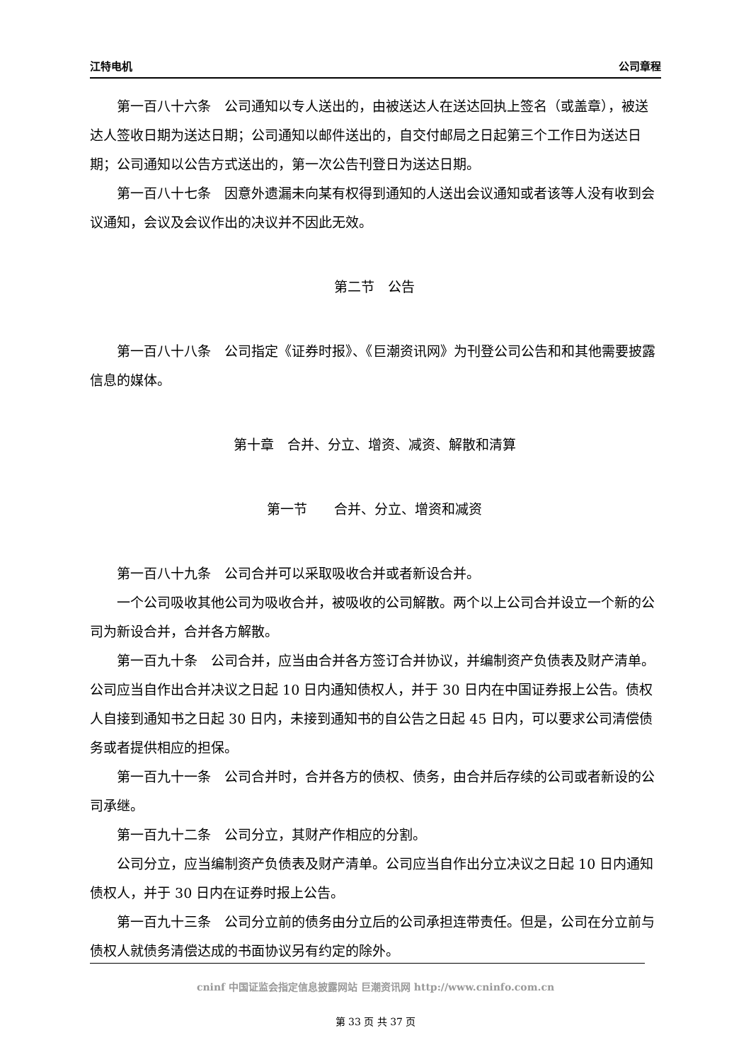江特电机 公司章程
　　第一百八十六条　公司通知以专人送出的，由被送达人在送达回执上签名（或盖章），被送达人签收日期为送达日期；公司通知以邮件送出的，自交付邮局之日起第三个工作日为送达日期；公司通知以公告方式送出的，第一次公告刊登日为送达日期。
　　第一百八十七条　因意外遗漏未向某有权得到通知的人送出会议通知或者该等人没有收到会议通知，会议及会议作出的决议并不因此无效。
第二节　公告
　　第一百八十八条　公司指定《证券时报》、《巨潮资讯网》为刊登公司公告和和其他需要披露信息的媒体。
第十章　合并、分立、增资、减资、解散和清算
第一节　　合并、分立、增资和减资
　　第一百八十九条　公司合并可以采取吸收合并或者新设合并。
　　一个公司吸收其他公司为吸收合并，被吸收的公司解散。两个以上公司合并设立一个新的公司为新设合并，合并各方解散。
　　第一百九十条　公司合并，应当由合并各方签订合并协议，并编制资产负债表及财产清单。公司应当自作出合并决议之日起 10 日内通知债权人，并于 30 日内在中国证券报上公告。债权人自接到通知书之日起 30 日内，未接到通知书的自公告之日起 45 日内，可以要求公司清偿债务或者提供相应的担保。
　　第一百九十一条　公司合并时，合并各方的债权、债务，由合并后存续的公司或者新设的公司承继。
　　第一百九十二条　公司分立，其财产作相应的分割。
　　公司分立，应当编制资产负债表及财产清单。公司应当自作出分立决议之日起 10 日内通知债权人，并于 30 日内在证券时报上公告。
　　第一百九十三条　公司分立前的债务由分立后的公司承担连带责任。但是，公司在分立前与债权人就债务清偿达成的书面协议另有约定的除外。
cninf 中国证监会指定信息披露网站 巨潮资讯网 http://www.cninfo.com.cn
第 33 页 共 37 页